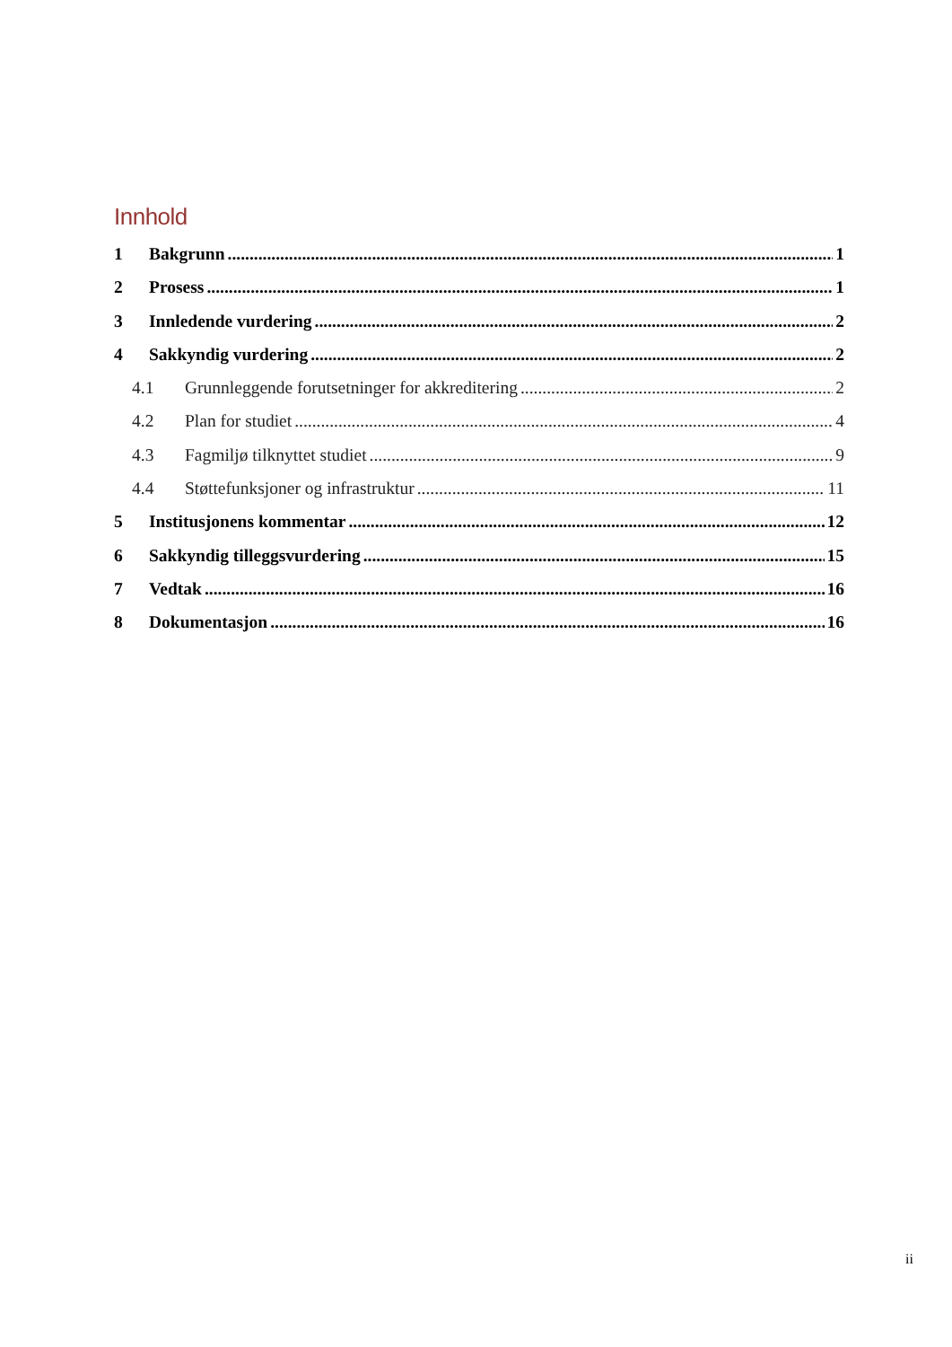Innhold
1 Bakgrunn 1
2 Prosess 1
3 Innledende vurdering 2
4 Sakkyndig vurdering 2
4.1 Grunnleggende forutsetninger for akkreditering 2
4.2 Plan for studiet 4
4.3 Fagmiljø tilknyttet studiet 9
4.4 Støttefunksjoner og infrastruktur 11
5 Institusjonens kommentar 12
6 Sakkyndig tilleggsvurdering 15
7 Vedtak 16
8 Dokumentasjon 16
ii